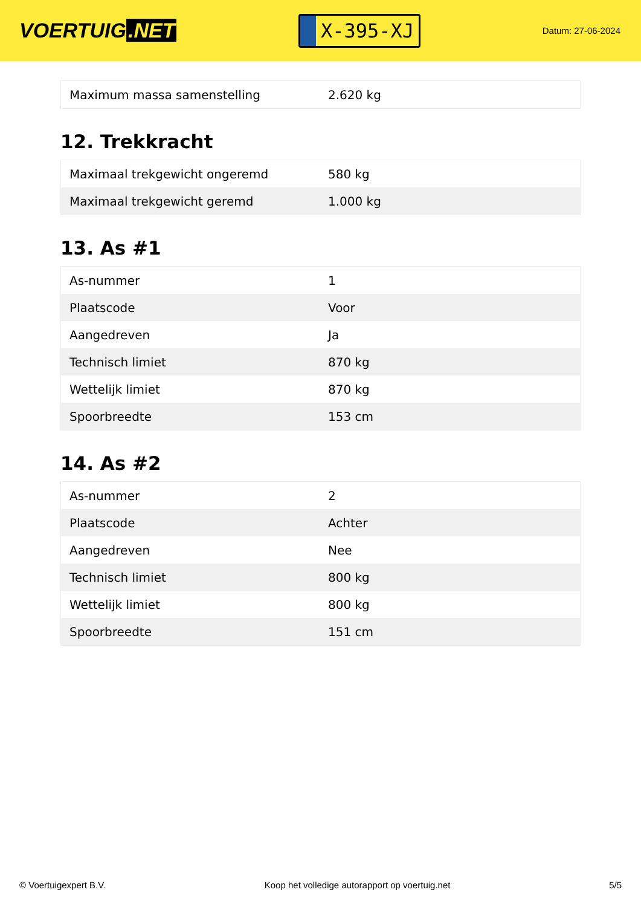VOERTUIG.NET
X-395-XJ
Datum: 27-06-2024
| Maximum massa samenstelling | 2.620 kg |
12. Trekkracht
| Maximaal trekgewicht ongeremd | 580 kg |
| Maximaal trekgewicht geremd | 1.000 kg |
13. As #1
| As-nummer | 1 |
| Plaatscode | Voor |
| Aangedreven | Ja |
| Technisch limiet | 870 kg |
| Wettelijk limiet | 870 kg |
| Spoorbreedte | 153 cm |
14. As #2
| As-nummer | 2 |
| Plaatscode | Achter |
| Aangedreven | Nee |
| Technisch limiet | 800 kg |
| Wettelijk limiet | 800 kg |
| Spoorbreedte | 151 cm |
© Voertuigexpert B.V. Koop het volledige autorapport op voertuig.net 5/5